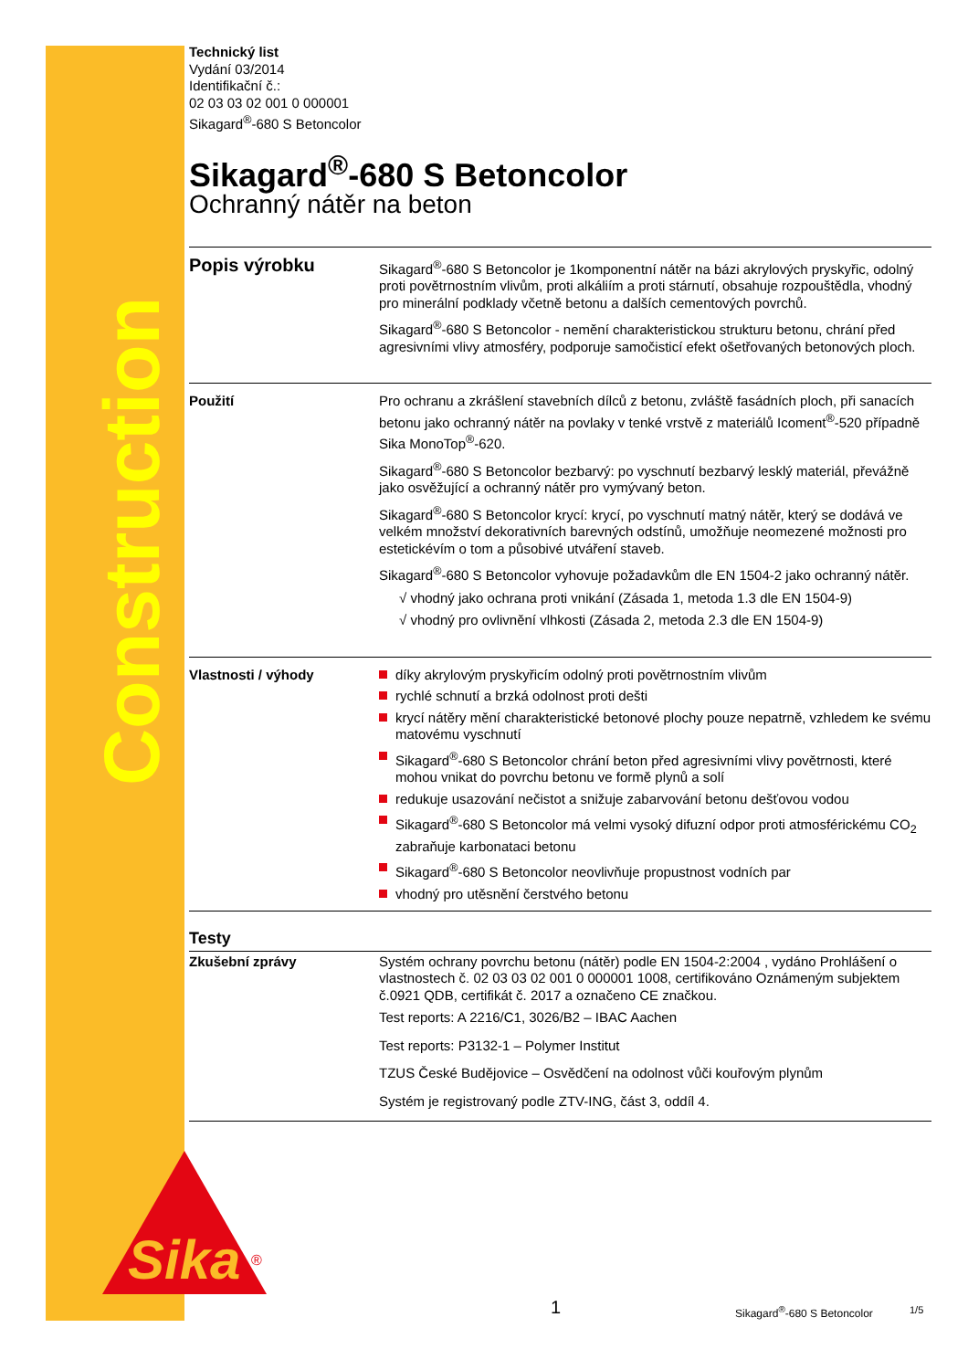Construction
Technický list
Vydání 03/2014
Identifikační č.:
02 03 03 02 001 0 000001
Sikagard<sup>®</sup>-680 S Betoncolor
Sikagard<sup>®</sup>-680 S Betoncolor
Ochranný nátěr na beton
Popis výrobku
Sikagard<sup>®</sup>-680 S Betoncolor je 1komponentní nátěr na bázi akrylových pryskyřic, odolný proti povětrnostním vlivům, proti alkáliím a proti stárnutí, obsahuje rozpouštědla, vhodný pro minerální podklady včetně betonu a dalších cementových povrchů.
Sikagard<sup>®</sup>-680 S Betoncolor - nemění charakteristickou strukturu betonu, chrání před agresivními vlivy atmosféry, podporuje samočisticí efekt ošetřovaných betonových ploch.
Použití Pro ochranu a zkrášlení stavebních dílců z betonu, zvláště fasádních ploch, při sanacích betonu jako ochranný nátěr na povlaky v tenké vrstvě z materiálů Icoment<sup>®</sup>-520 případně Sika MonoTop<sup>®</sup>-620.
Sikagard<sup>®</sup>-680 S Betoncolor bezbarvý: po vyschnutí bezbarvý lesklý materiál, převážně jako osvěžující a ochranný nátěr pro vymývaný beton.
Sikagard<sup>®</sup>-680 S Betoncolor krycí: krycí, po vyschnutí matný nátěr, který se dodává ve velkém množství dekorativních barevných odstínů, umožňuje neomezené možnosti pro estetickévím o tom a působivé utváření staveb.
Sikagard<sup>®</sup>-680 S Betoncolor vyhovuje požadavkům dle EN 1504-2 jako ochranný nátěr.
√ vhodný jako ochrana proti vnikání (Zásada 1, metoda 1.3 dle EN 1504-9)
√ vhodný pro ovlivnění vlhkosti (Zásada 2, metoda 2.3 dle EN 1504-9)
Vlastnosti / výhody díky akrylovým pryskyřicím odolný proti povětrnostním vlivům
rychlé schnutí a brzká odolnost proti dešti
krycí nátěry mění charakteristické betonové plochy pouze nepatrně, vzhledem ke svému matovému vyschnutí
Sikagard<sup>®</sup>-680 S Betoncolor chrání beton před agresivními vlivy povětrnosti, které mohou vnikat do povrchu betonu ve formě plynů a solí
redukuje usazování nečistot a snižuje zabarvování betonu dešťovou vodou
Sikagard<sup>®</sup>-680 S Betoncolor má velmi vysoký difuzní odpor proti atmosférickému CO<sub>2</sub> zabraňuje karbonataci betonu
Sikagard<sup>®</sup>-680 S Betoncolor neovlivňuje propustnost vodních par
vhodný pro utěsnění čerstvého betonu
Testy
Zkušební zprávy Systém ochrany povrchu betonu (nátěr) podle EN 1504-2:2004 , vydáno Prohlášení o vlastnostech č. 02 03 03 02 001 0 000001 1008, certifikováno Oznámeným subjektem č.0921 QDB, certifikát č. 2017 a označeno CE značkou.
Test reports: A 2216/C1, 3026/B2 – IBAC Aachen
Test reports: P3132-1 – Polymer Institut
TZUS České Budějovice – Osvědčení na odolnost vůči kouřovým plynům
Systém je registrovaný podle ZTV-ING, část 3, oddíl 4.
Sika
®
1 Sikagard<sup>®</sup>-680 S Betoncolor 1/5